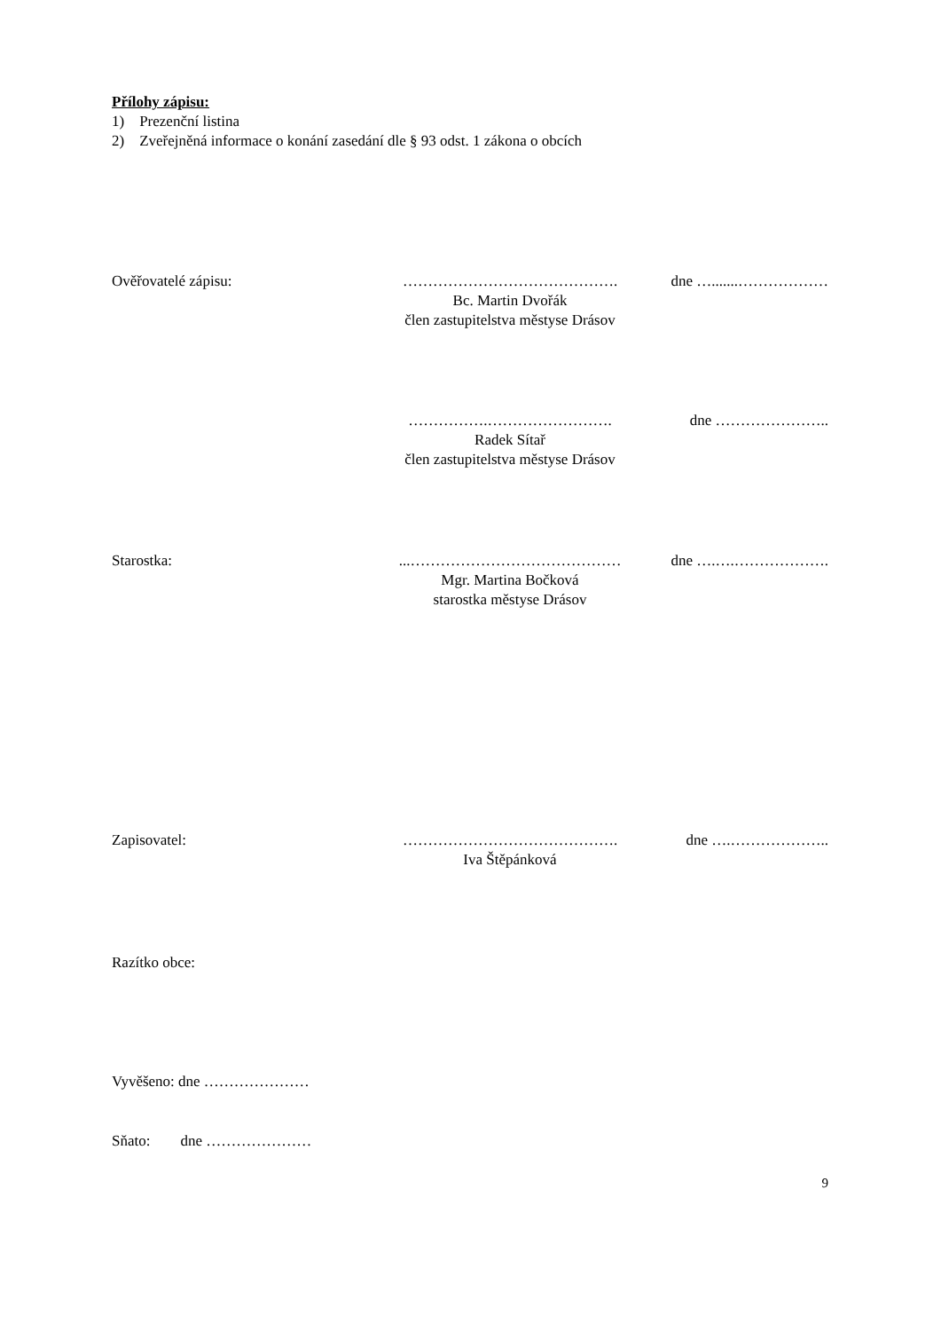Přílohy zápisu:
1) Prezenční listina
2) Zveřejněná informace o konání zasedání dle § 93 odst. 1 zákona o obcích
Ověřovatelé zápisu: …………………………………….
Bc. Martin Dvořák
člen zastupitelstva městyse Drásov
dne ….......………………
…………….…………………….
Radek Sítař
člen zastupitelstva městyse Drásov
dne …………………..
Starostka: ...……………………………………
Mgr. Martina Bočková
starostka městyse Drásov
dne ….….……………….
Zapisovatel: …………………………………….
Iva Štěpánková
dne ….………………..
Razítko obce:
Vyvěšeno: dne …………………
Sňato: dne …………………
9